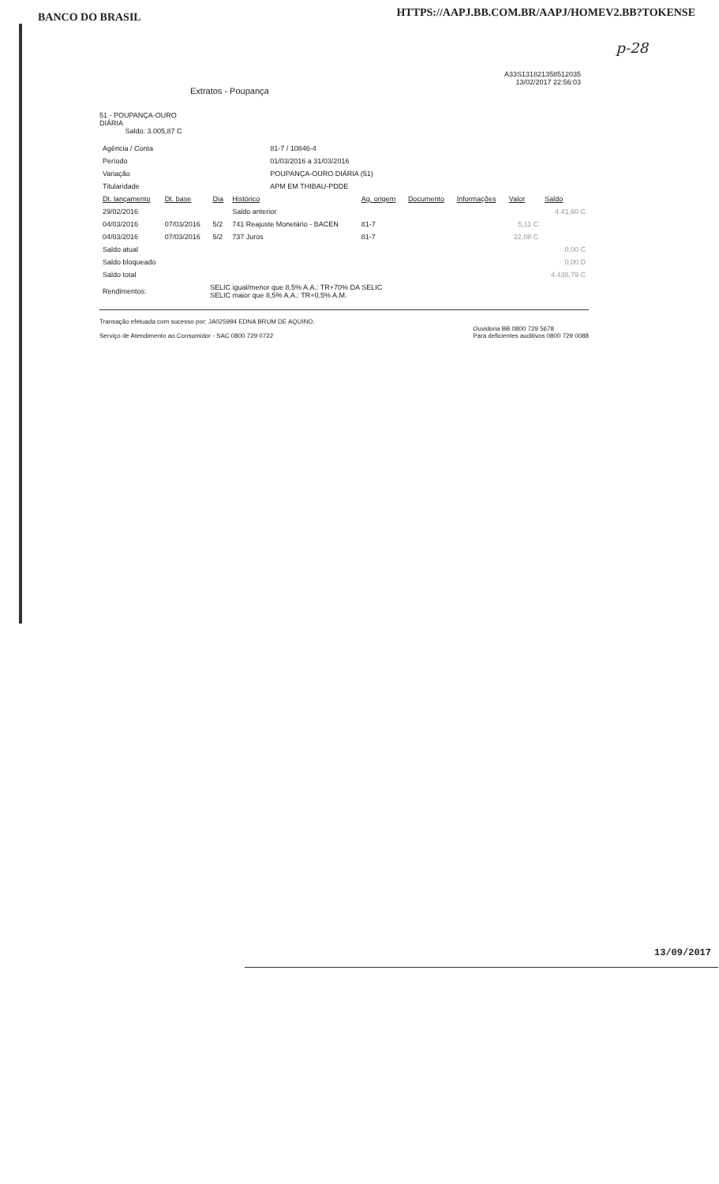BANCO DO BRASIL HTTPS://AAPJ.BB.COM.BR/AAPJ/HOMEV2.BB?TOKENSE
p-28
A33S131821358512035
13/02/2017 22:56:03
Extratos - Poupança
51 - POUPANÇA-OURO
DIÁRIA
Saldo: 3.005,87 C
| Agência / Conta | 81-7 / 10846-4 |
| Período | 01/03/2016 a 31/03/2016 |
| Variação | POUPANÇA-OURO DIÁRIA (51) |
| Titularidade | APM EM THIBAU-PDDE |
| Dt. lançamento | Dt. base | Dia | Histórico | Ag. origem | Documento | Informações | Valor | Saldo |
| --- | --- | --- | --- | --- | --- | --- | --- | --- |
| 29/02/2016 | | | Saldo anterior | | | | | 4.41,60 C |
| 04/03/2016 | 07/03/2016 | 5/2 | 741 Reajuste Monetário - BACEN | 81-7 | | | 5,11 C | |
| 04/03/2016 | 07/03/2016 | 5/2 | 737 Juros | 81-7 | | | 22,08 C | |
| Saldo atual | | | | | | | | 0,00 C |
| Saldo bloqueado | | | | | | | | 0,00 D |
| Saldo total | | | | | | | | 4.438,79 C |
| Rendimentos: | SELIC igual/menor que 8,5% A.A.: TR+70% DA SELIC SELIC maior que 8,5% A.A.: TR+0,5% A.M. |
Transação efetuada com sucesso por: JA025994 EDNA BRUM DE AQUINO.
Serviço de Atendimento ao Consumidor - SAC 0800 729 0722
Ouvidoria BB 0800 729 5678
Para deficientes auditivos 0800 729 0088
13/09/2017